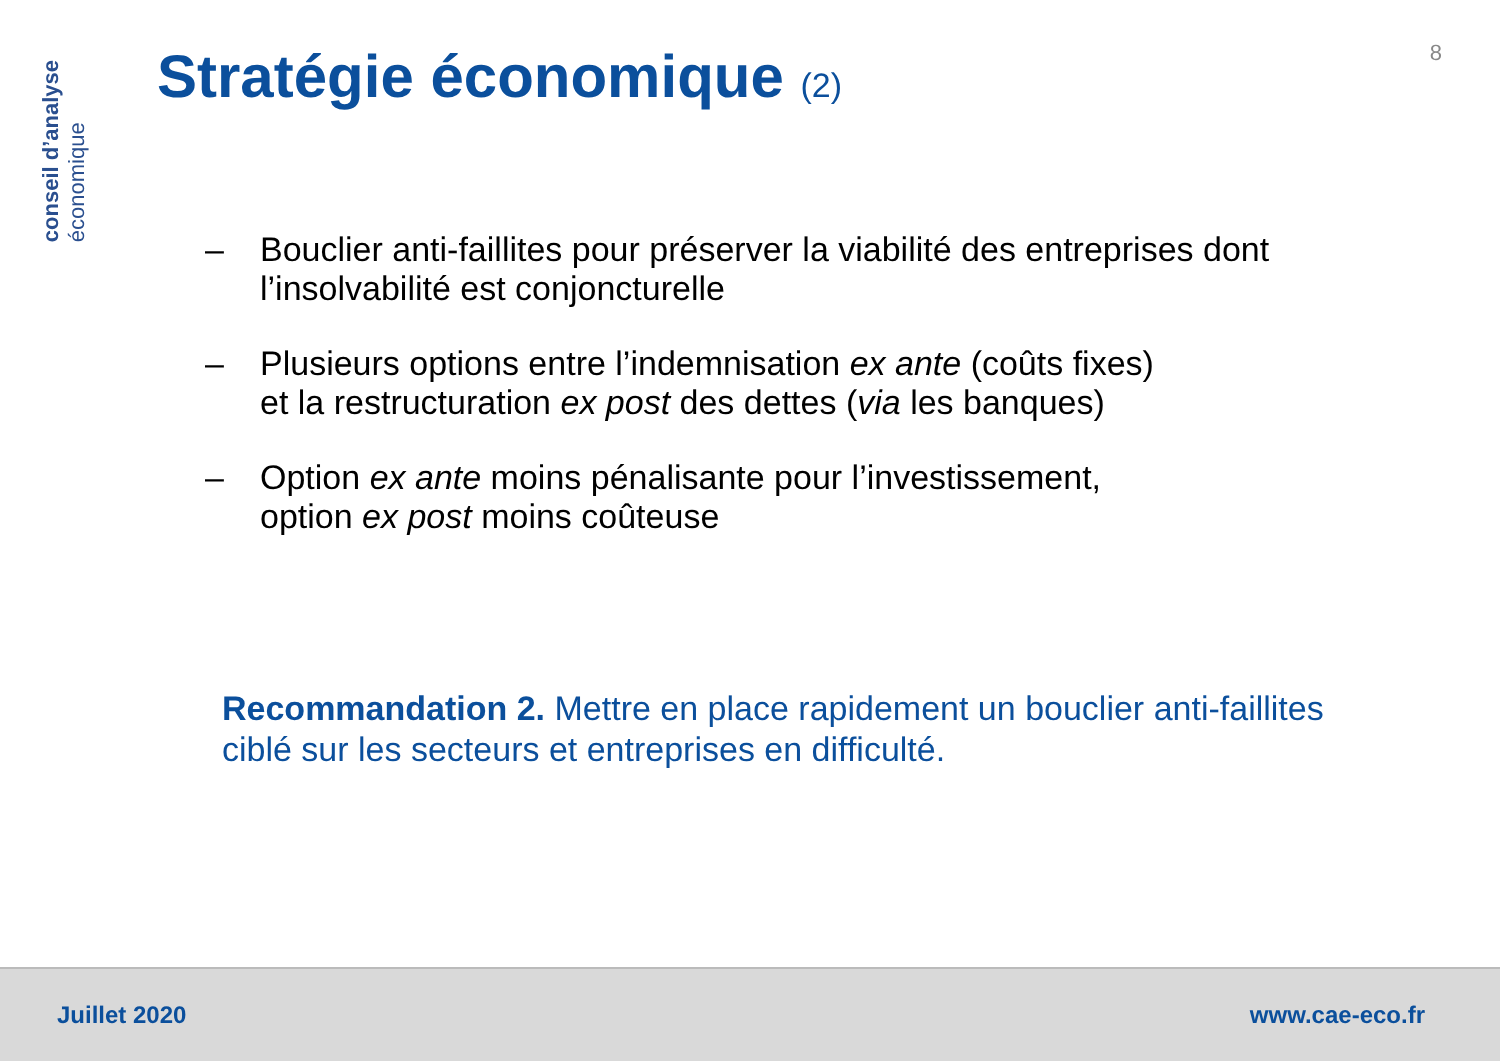conseil d’analyse
économique
8 Stratégie économique (2)
– Bouclier anti-faillites pour préserver la viabilité des entreprises dont l’insolvabilité est conjoncturelle
– Plusieurs options entre l’indemnisation ex ante (coûts fixes)
et la restructuration ex post des dettes (via les banques)
– Option ex ante moins pénalisante pour l’investissement,
option ex post moins coûteuse
Recommandation 2. Mettre en place rapidement un bouclier anti-faillites ciblé sur les secteurs et entreprises en difficulté.
Juillet 2020 www.cae-eco.fr